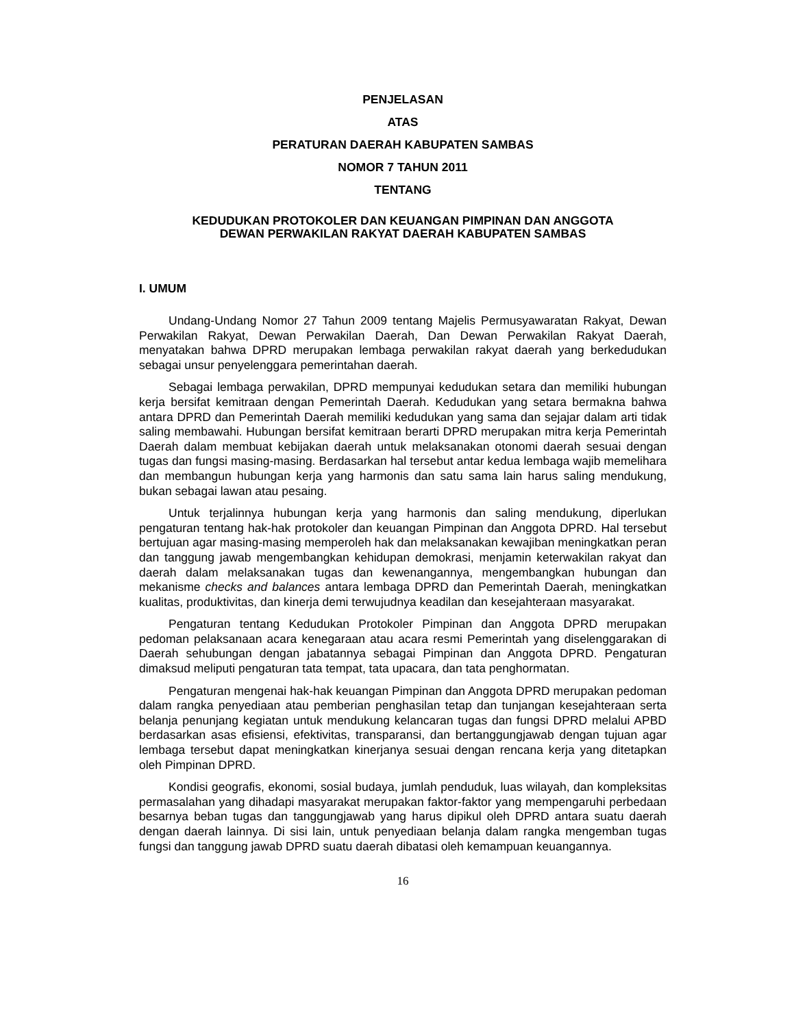PENJELASAN
ATAS
PERATURAN DAERAH KABUPATEN SAMBAS
NOMOR 7 TAHUN 2011
TENTANG
KEDUDUKAN PROTOKOLER DAN KEUANGAN PIMPINAN DAN ANGGOTA
DEWAN PERWAKILAN RAKYAT DAERAH KABUPATEN SAMBAS
I. UMUM
Undang-Undang Nomor 27 Tahun 2009 tentang Majelis Permusyawaratan Rakyat, Dewan Perwakilan Rakyat, Dewan Perwakilan Daerah, Dan Dewan Perwakilan Rakyat Daerah, menyatakan bahwa DPRD merupakan lembaga perwakilan rakyat daerah yang berkedudukan sebagai unsur penyelenggara pemerintahan daerah.
Sebagai lembaga perwakilan, DPRD mempunyai kedudukan setara dan memiliki hubungan kerja bersifat kemitraan dengan Pemerintah Daerah. Kedudukan yang setara bermakna bahwa antara DPRD dan Pemerintah Daerah memiliki kedudukan yang sama dan sejajar dalam arti tidak saling membawahi. Hubungan bersifat kemitraan berarti DPRD merupakan mitra kerja Pemerintah Daerah dalam membuat kebijakan daerah untuk melaksanakan otonomi daerah sesuai dengan tugas dan fungsi masing-masing. Berdasarkan hal tersebut antar kedua lembaga wajib memelihara dan membangun hubungan kerja yang harmonis dan satu sama lain harus saling mendukung, bukan sebagai lawan atau pesaing.
Untuk terjalinnya hubungan kerja yang harmonis dan saling mendukung, diperlukan pengaturan tentang hak-hak protokoler dan keuangan Pimpinan dan Anggota DPRD. Hal tersebut bertujuan agar masing-masing memperoleh hak dan melaksanakan kewajiban meningkatkan peran dan tanggung jawab mengembangkan kehidupan demokrasi, menjamin keterwakilan rakyat dan daerah dalam melaksanakan tugas dan kewenangannya, mengembangkan hubungan dan mekanisme checks and balances antara lembaga DPRD dan Pemerintah Daerah, meningkatkan kualitas, produktivitas, dan kinerja demi terwujudnya keadilan dan kesejahteraan masyarakat.
Pengaturan tentang Kedudukan Protokoler Pimpinan dan Anggota DPRD merupakan pedoman pelaksanaan acara kenegaraan atau acara resmi Pemerintah yang diselenggarakan di Daerah sehubungan dengan jabatannya sebagai Pimpinan dan Anggota DPRD. Pengaturan dimaksud meliputi pengaturan tata tempat, tata upacara, dan tata penghormatan.
Pengaturan mengenai hak-hak keuangan Pimpinan dan Anggota DPRD merupakan pedoman dalam rangka penyediaan atau pemberian penghasilan tetap dan tunjangan kesejahteraan serta belanja penunjang kegiatan untuk mendukung kelancaran tugas dan fungsi DPRD melalui APBD berdasarkan asas efisiensi, efektivitas, transparansi, dan bertanggungjawab dengan tujuan agar lembaga tersebut dapat meningkatkan kinerjanya sesuai dengan rencana kerja yang ditetapkan oleh Pimpinan DPRD.
Kondisi geografis, ekonomi, sosial budaya, jumlah penduduk, luas wilayah, dan kompleksitas permasalahan yang dihadapi masyarakat merupakan faktor-faktor yang mempengaruhi perbedaan besarnya beban tugas dan tanggungjawab yang harus dipikul oleh DPRD antara suatu daerah dengan daerah lainnya. Di sisi lain, untuk penyediaan belanja dalam rangka mengemban tugas fungsi dan tanggung jawab DPRD suatu daerah dibatasi oleh kemampuan keuangannya.
16